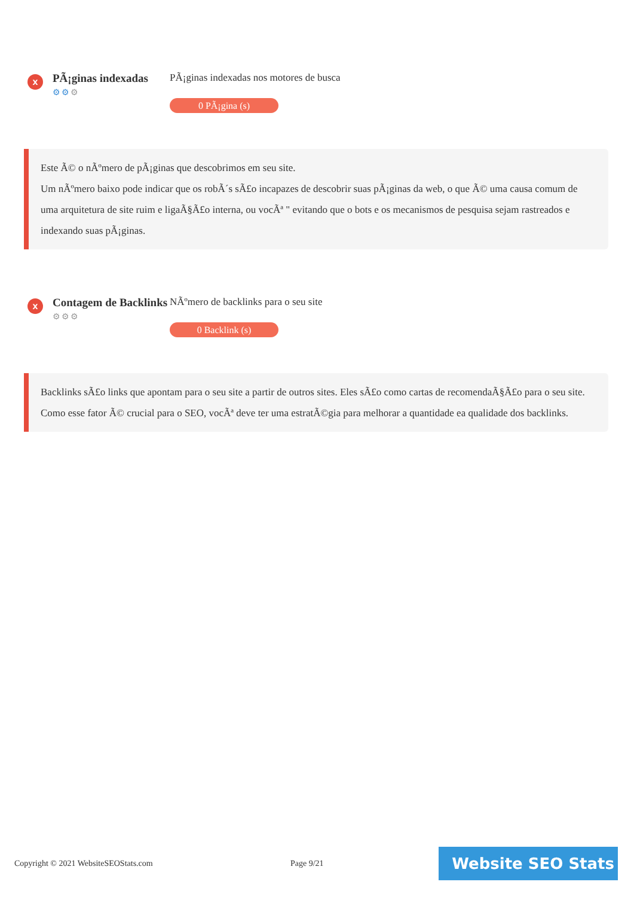x
PÃ¡ginas indexadas
⚙⚙⚙
PÃ¡ginas indexadas nos motores de busca
0 PÃ¡gina (s)
Este Ã© o nÃºmero de pÃ¡ginas que descobrimos em seu site.
Um nÃºmero baixo pode indicar que os robÃ´s sÃ£o incapazes de descobrir suas pÃ¡ginas da web, o que Ã© uma causa comum de uma arquitetura de site ruim e ligaÃ§Ã£o interna, ou vocÃª " evitando que o bots e os mecanismos de pesquisa sejam rastreados e indexando suas pÃ¡ginas.
x
Contagem de Backlinks
⚙⚙⚙
NÃºmero de backlinks para o seu site
0 Backlink (s)
Backlinks sÃ£o links que apontam para o seu site a partir de outros sites. Eles sÃ£o como cartas de recomendaÃ§Ã£o para o seu site.
Como esse fator Ã© crucial para o SEO, vocÃª deve ter uma estratÃ©gia para melhorar a quantidade ea qualidade dos backlinks.
Copyright © 2021 WebsiteSEOStats.com Page 9/21
Website SEO Stats